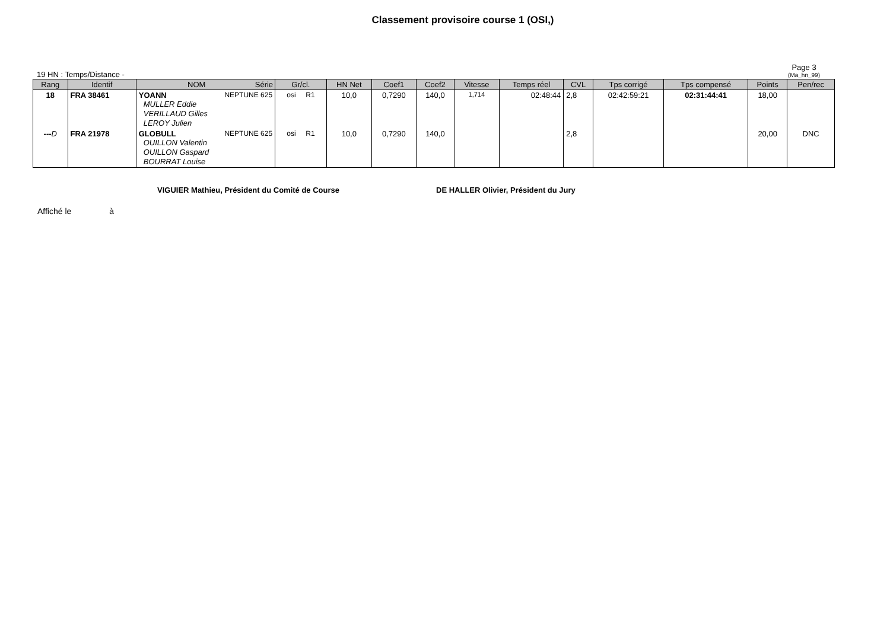Classement provisoire course 1 (OSI,)
19 HN : Temps/Distance -
Page 3
(Ma_hn_99)
| Rang | Identif | NOM Série | Gr/cl. | HN Net | Coef1 | Coef2 | Vitesse | Temps réel | CVL | Tps corrigé | Tps compensé | Points | Pen/rec |
| --- | --- | --- | --- | --- | --- | --- | --- | --- | --- | --- | --- | --- | --- |
| 18 | FRA 38461 | YOANN NEPTUNE 625 MULLER Eddie VERILLAUD Gilles LEROY Julien | osi R1 | 10,0 | 0,7290 | 140,0 | 1,714 | 02:48:44 | 2,8 | 02:42:59:21 | 02:31:44:41 | 18,00 | |
| --- D | FRA 21978 | GLOBULL NEPTUNE 625 OUILLON Valentin OUILLON Gaspard BOURRAT Louise | osi R1 | 10,0 | 0,7290 | 140,0 | | | 2,8 | | | 20,00 | DNC |
VIGUIER Mathieu, Président du Comité de Course DE HALLER Olivier, Président du Jury
Affiché le à